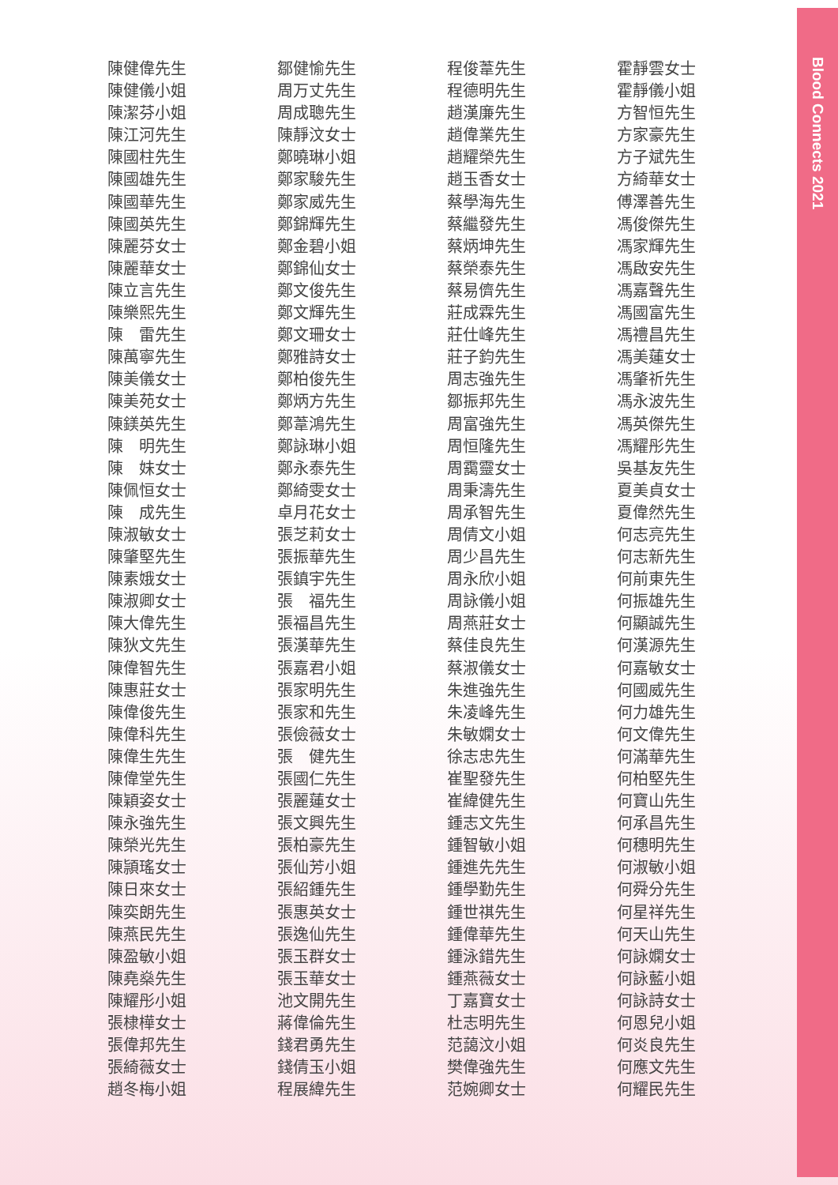陳健偉先生
陳健儀小姐
陳潔芬小姐
陳江河先生
陳國柱先生
陳國雄先生
陳國華先生
陳國英先生
陳麗芬女士
陳麗華女士
陳立言先生
陳樂熙先生
陳　雷先生
陳萬寧先生
陳美儀女士
陳美苑女士
陳鎂英先生
陳　明先生
陳　妹女士
陳佩恒女士
陳　成先生
陳淑敏女士
陳肇堅先生
陳素娥女士
陳淑卿女士
陳大偉先生
陳狄文先生
陳偉智先生
陳惠莊女士
陳偉俊先生
陳偉科先生
陳偉生先生
陳偉堂先生
陳穎姿女士
陳永強先生
陳榮光先生
陳頴瑤女士
陳日來女士
陳奕朗先生
陳燕民先生
陳盈敏小姐
陳堯燊先生
陳耀彤小姐
張棣樺女士
張偉邦先生
張綺薇女士
趙冬梅小姐
鄒健愉先生
周万丈先生
周成聰先生
陳靜汶女士
鄭曉琳小姐
鄭家駿先生
鄭家威先生
鄭錦輝先生
鄭金碧小姐
鄭錦仙女士
鄭文俊先生
鄭文輝先生
鄭文珊女士
鄭雅詩女士
鄭柏俊先生
鄭炳方先生
鄭葦鴻先生
鄭詠琳小姐
鄭永泰先生
鄭綺雯女士
卓月花女士
張芝莉女士
張振華先生
張鎮宇先生
張　福先生
張福昌先生
張漢華先生
張嘉君小姐
張家明先生
張家和先生
張儉薇女士
張　健先生
張國仁先生
張麗蓮女士
張文興先生
張柏豪先生
張仙芳小姐
張紹鍾先生
張惠英女士
張逸仙先生
張玉群女士
張玉華女士
池文開先生
蔣偉倫先生
錢君勇先生
錢倩玉小姐
程展緯先生
程俊葦先生
程德明先生
趙漢廉先生
趙偉業先生
趙耀榮先生
趙玉香女士
蔡學海先生
蔡繼發先生
蔡炳坤先生
蔡榮泰先生
蔡易儕先生
莊成霖先生
莊仕峰先生
莊子鈞先生
周志強先生
鄒振邦先生
周富強先生
周恒隆先生
周靄靈女士
周秉濤先生
周承智先生
周倩文小姐
周少昌先生
周永欣小姐
周詠儀小姐
周燕莊女士
蔡佳良先生
蔡淑儀女士
朱進強先生
朱凌峰先生
朱敏嫻女士
徐志忠先生
崔聖發先生
崔緯健先生
鍾志文先生
鍾智敏小姐
鍾進先先生
鍾學勤先生
鍾世祺先生
鍾偉華先生
鍾泳錯先生
鍾燕薇女士
丁嘉寶女士
杜志明先生
范藹汶小姐
樊偉強先生
范婉卿女士
霍靜雲女士
霍靜儀小姐
方智恒先生
方家豪先生
方子斌先生
方綺華女士
傅澤善先生
馮俊傑先生
馮家輝先生
馮啟安先生
馮嘉聲先生
馮國富先生
馮禮昌先生
馮美蓮女士
馮肇祈先生
馮永波先生
馮英傑先生
馮耀彤先生
吳基友先生
夏美貞女士
夏偉然先生
何志亮先生
何志新先生
何前東先生
何振雄先生
何顯誠先生
何漢源先生
何嘉敏女士
何國威先生
何力雄先生
何文偉先生
何滿華先生
何柏堅先生
何寶山先生
何承昌先生
何穗明先生
何淑敏小姐
何舜分先生
何星祥先生
何天山先生
何詠嫻女士
何詠藍小姐
何詠詩女士
何恩兒小姐
何炎良先生
何應文先生
何耀民先生
Blood Connects 2021